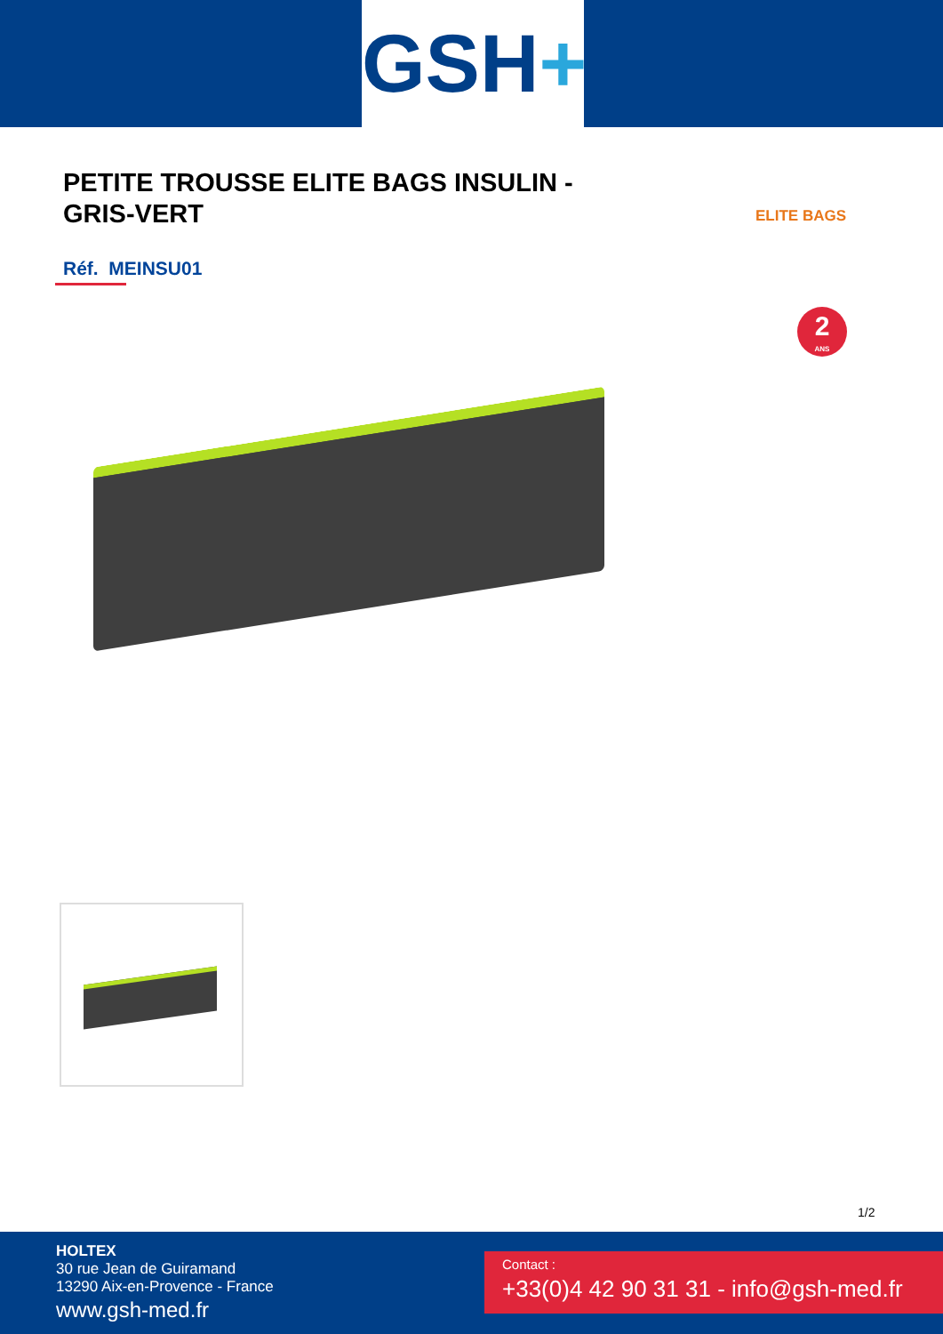GSH+
PETITE TROUSSE ELITE BAGS INSULIN - GRIS-VERT
ELITE BAGS
Réf. MEINSU01
2
ANS
1/2
HOLTEX
30 rue Jean de Guiramand
13290 Aix-en-Provence - France
www.gsh-med.fr
Contact :
+33(0)4 42 90 31 31 - info@gsh-med.fr